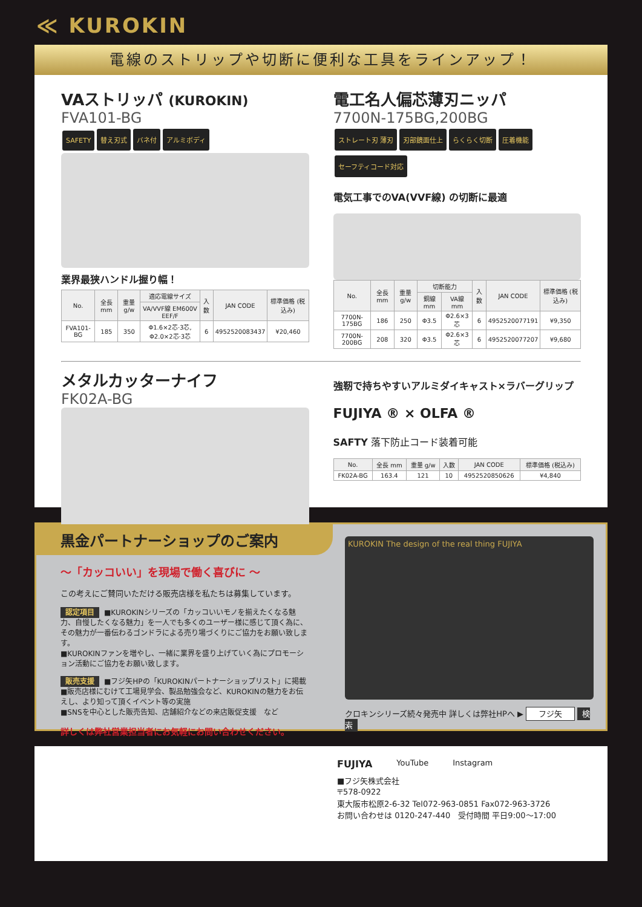≪ KUROKIN
電線のストリップや切断に便利な工具をラインアップ！
VAストリッパ (KUROKIN)
FVA101-BG
SAFETY 替え刃式 バネ付 アルミボディ
業界最狭ハンドル握り幅！
| No. | 全長 mm | 重量 g/w | 適応電線サイズ | 入数 | JAN CODE | 標準価格 (税込み) |
| --- | --- | --- | --- | --- | --- | --- |
| | | | VA/VVF線 EM600V EEF/F | | | |
| FVA101-BG | 185 | 350 | Φ1.6×2芯·3芯, Φ2.0×2芯·3芯 | 6 | 4952520083437 | ¥20,460 |
電工名人偏芯薄刃ニッパ
7700N-175BG,200BG
ストレート刃 薄刃 刃部鏡面仕上 らくらく切断 圧着機能 セーフティコード対応
電気工事でのVA(VVF線) の切断に最適
| No. | 全長 mm | 重量 g/w | 切断能力 | | 入数 | JAN CODE | 標準価格 (税込み) |
| --- | --- | --- | --- | --- | --- | --- | --- |
| | | | 銅線 mm | VA線 mm | | | |
| 7700N-175BG | 186 | 250 | Φ3.5 | Φ2.6×3芯 | 6 | 4952520077191 | ¥9,350 |
| 7700N-200BG | 208 | 320 | Φ3.5 | Φ2.6×3芯 | 6 | 4952520077207 | ¥9,680 |
メタルカッターナイフ
FK02A-BG
強靭で持ちやすいアルミダイキャスト×ラバーグリップ
FUJIYA ® × OLFA ®
SAFTY 落下防止コード装着可能
| No. | 全長 mm | 重量 g/w | 入数 | JAN CODE | 標準価格 (税込み) |
| --- | --- | --- | --- | --- | --- |
| FK02A-BG | 163.4 | 121 | 10 | 4952520850626 | ¥4,840 |
黒金パートナーショップのご案内
～「カッコいい」を現場で働く喜びに ～
この考えにご賛同いただける販売店様を私たちは募集しています。
認定項目 ■KUROKINシリーズの「カッコいいモノを揃えたくなる魅力、自慢したくなる魅力」を一人でも多くのユーザー様に感じて頂く為に、その魅力が一番伝わるゴンドラによる売り場づくりにご協力をお願い致します。
■KUROKINファンを増やし、一緒に業界を盛り上げていく為にプロモーション活動にご協力をお願い致します。
販売支援 ■フジ矢HPの「KUROKINパートナーショップリスト」に掲載
■販売店様にむけて工場見学会、製品勉強会など、KUROKINの魅力をお伝えし、より知って頂くイベント等の実施
■SNSを中心とした販売告知、店舗紹介などの来店販促支援　など
詳しくは弊社営業担当者にお気軽にお問い合わせください。
KUROKIN The design of the real thing FUJIYA
クロキンシリーズ続々発売中 詳しくは弊社HPへ ▶ フジ矢 検索
FUJIYA
YouTube Instagram
■フジ矢株式会社
〒578-0922
東大阪市松原2-6-32 Tel072-963-0851 Fax072-963-3726
お問い合わせは 0120-247-440　受付時間 平日9:00～17:00